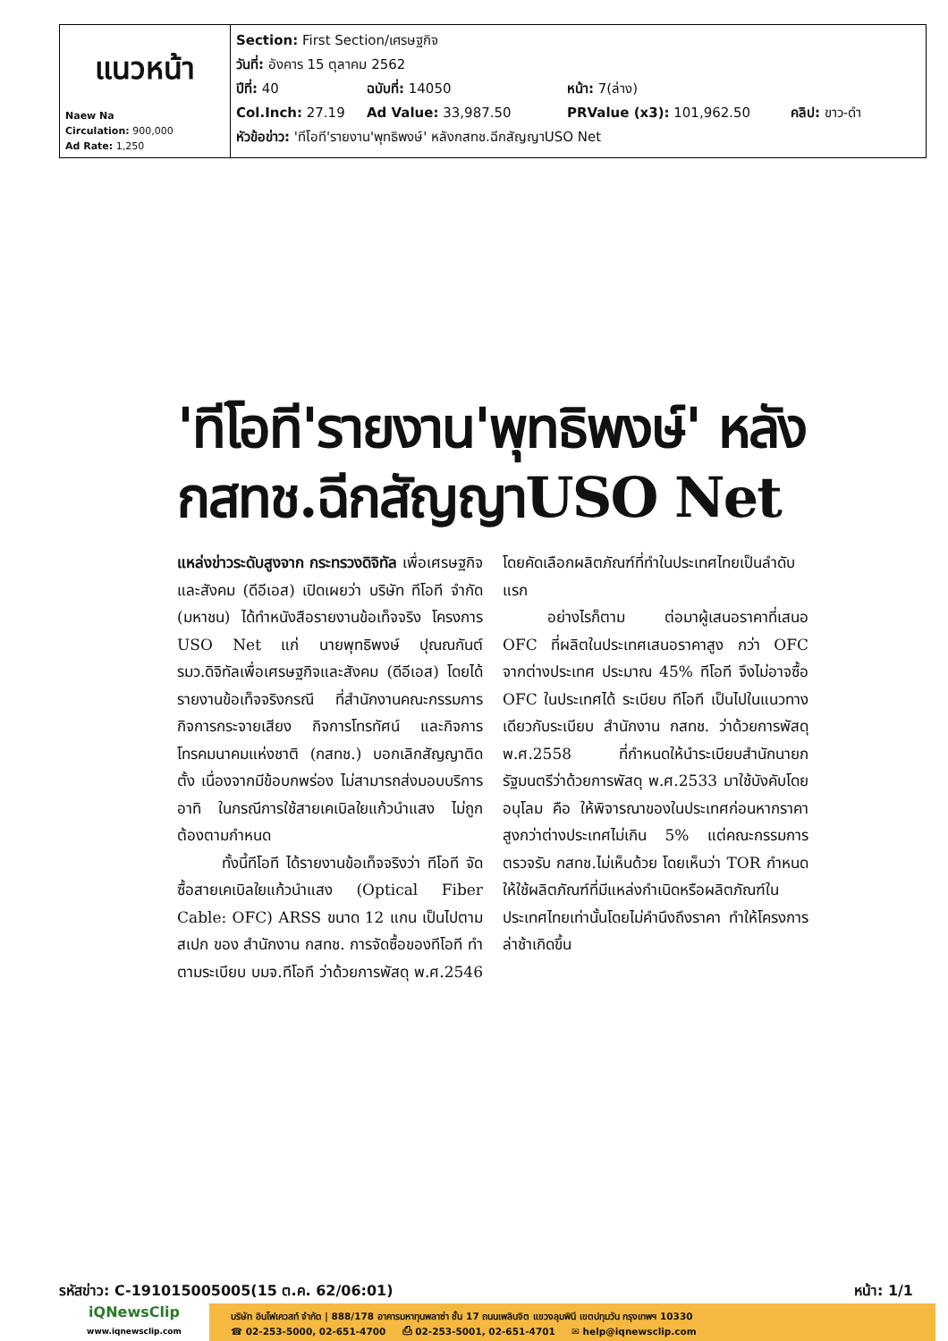| แนวหน้า Naew Na Circulation: 900,000 Ad Rate: 1,250 | Section: First Section/เศรษฐกิจ วันที่: อังคาร 15 ตุลาคม 2562 ปีที่: 40 ฉบับที่: 14050 หน้า: 7(ล่าง) Col.Inch: 27.19 Ad Value: 33,987.50 PRValue (x3): 101,962.50 คลิป: ขาว-ดำ หัวข้อข่าว: 'ทีโอที'รายงาน'พุทธิพงษ์' หลังกสทช.ฉีกสัญญาUSO Net |
'ทีโอที'รายงาน'พุทธิพงษ์' หลังกสทช.ฉีกสัญญาUSO Net
แหล่งข่าวระดับสูงจาก กระทรวงดิจิทัล เพื่อเศรษฐกิจและสังคม (ดีอีเอส) เปิดเผยว่า บริษัท ทีโอที จำกัด (มหาชน) ได้ทำหนังสือรายงานข้อเท็จจริง โครงการ USO Net แก่ นายพุทธิพงษ์ ปุณณกันต์ รมว.ดิจิทัลเพื่อเศรษฐกิจและสังคม (ดีอีเอส) โดยได้รายงานข้อเท็จจริงกรณี ที่สำนักงานคณะกรรมการกิจการกระจายเสียง กิจการโทรทัศน์ และกิจการโทรคมนาคมแห่งชาติ (กสทช.) บอกเลิกสัญญาติดตั้ง เนื่องจากมีข้อบกพร่อง ไม่สามารถส่งมอบบริการ อาทิ ในกรณีการใช้สายเคเบิลใยแก้วนำแสง ไม่ถูกต้องตามกำหนด
ทั้งนี้ทีโอที ได้รายงานข้อเท็จจริงว่า ทีโอที จัดซื้อสายเคเบิลใยแก้วนำแสง (Optical Fiber Cable: OFC) ARSS ขนาด 12 แกน เป็นไปตามสเปก ของ สำนักงาน กสทช. การจัดซื้อของทีโอที ทำตามระเบียบ บมจ.ทีโอที ว่าด้วยการพัสดุ พ.ศ.2546 โดยคัดเลือกผลิตภัณฑ์ที่ทำในประเทศไทยเป็นลำดับแรก
อย่างไรก็ตาม ต่อมาผู้เสนอราคาที่เสนอ OFC ที่ผลิตในประเทศเสนอราคาสูง กว่า OFC จากต่างประเทศ ประมาณ 45% ทีโอที จึงไม่อาจซื้อ OFC ในประเทศได้ ระเบียบ ทีโอที เป็นไปในแนวทางเดียวกับระเบียบ สำนักงาน กสทช. ว่าด้วยการพัสดุ พ.ศ.2558 ที่กำหนดให้นำระเบียบสำนักนายกรัฐมนตรีว่าด้วยการพัสดุ พ.ศ.2533 มาใช้บังคับโดยอนุโลม คือ ให้พิจารณาของในประเทศก่อนหากราคาสูงกว่าต่างประเทศไม่เกิน 5% แต่คณะกรรมการตรวจรับ กสทช.ไม่เห็นด้วย โดยเห็นว่า TOR กำหนดให้ใช้ผลิตภัณฑ์ที่มีแหล่งกำเนิดหรือผลิตภัณฑ์ในประเทศไทยเท่านั้นโดยไม่คำนึงถึงราคา ทำให้โครงการล่าช้าเกิดขึ้น
รหัสข่าว: C-191015005005(15 ต.ค. 62/06:01) หน้า: 1/1
iQNewsClip
www.iqnewsclip.com
บริษัท อินโฟเควสท์ จำกัด | 888/178 อาคารมหาทุนพลาซ่า ชั้น 17 ถนนเพลินจิต แขวงลุมพินี เขตปทุมวัน กรุงเทพฯ 10330
☎ 02-253-5000, 02-651-4700 ⎙ 02-253-5001, 02-651-4701 ✉ help@iqnewsclip.com